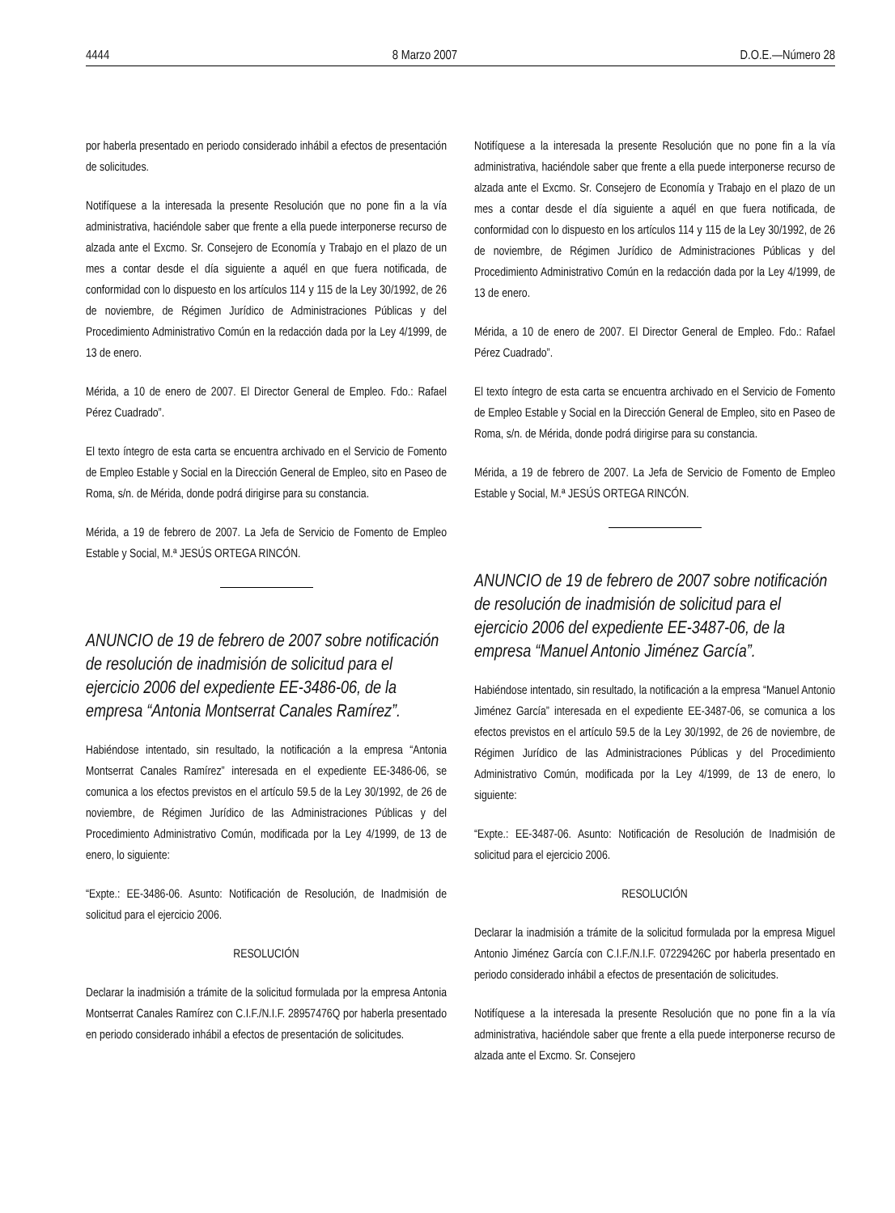4444 8 Marzo 2007 D.O.E.—Número 28
por haberla presentado en periodo considerado inhábil a efectos de presentación de solicitudes.
Notifíquese a la interesada la presente Resolución que no pone fin a la vía administrativa, haciéndole saber que frente a ella puede interponerse recurso de alzada ante el Excmo. Sr. Consejero de Economía y Trabajo en el plazo de un mes a contar desde el día siguiente a aquél en que fuera notificada, de conformidad con lo dispuesto en los artículos 114 y 115 de la Ley 30/1992, de 26 de noviembre, de Régimen Jurídico de Administraciones Públicas y del Procedimiento Administrativo Común en la redacción dada por la Ley 4/1999, de 13 de enero.
Mérida, a 10 de enero de 2007. El Director General de Empleo. Fdo.: Rafael Pérez Cuadrado”.
El texto íntegro de esta carta se encuentra archivado en el Servicio de Fomento de Empleo Estable y Social en la Dirección General de Empleo, sito en Paseo de Roma, s/n. de Mérida, donde podrá dirigirse para su constancia.
Mérida, a 19 de febrero de 2007. La Jefa de Servicio de Fomento de Empleo Estable y Social, M.ª JESÚS ORTEGA RINCÓN.
ANUNCIO de 19 de febrero de 2007 sobre notificación de resolución de inadmisión de solicitud para el ejercicio 2006 del expediente EE-3486-06, de la empresa “Antonia Montserrat Canales Ramírez”.
Habiéndose intentado, sin resultado, la notificación a la empresa “Antonia Montserrat Canales Ramírez” interesada en el expediente EE-3486-06, se comunica a los efectos previstos en el artículo 59.5 de la Ley 30/1992, de 26 de noviembre, de Régimen Jurídico de las Administraciones Públicas y del Procedimiento Administrativo Común, modificada por la Ley 4/1999, de 13 de enero, lo siguiente:
“Expte.: EE-3486-06. Asunto: Notificación de Resolución, de Inadmisión de solicitud para el ejercicio 2006.
RESOLUCIÓN
Declarar la inadmisión a trámite de la solicitud formulada por la empresa Antonia Montserrat Canales Ramírez con C.I.F./N.I.F. 28957476Q por haberla presentado en periodo considerado inhábil a efectos de presentación de solicitudes.
Notifíquese a la interesada la presente Resolución que no pone fin a la vía administrativa, haciéndole saber que frente a ella puede interponerse recurso de alzada ante el Excmo. Sr. Consejero de Economía y Trabajo en el plazo de un mes a contar desde el día siguiente a aquél en que fuera notificada, de conformidad con lo dispuesto en los artículos 114 y 115 de la Ley 30/1992, de 26 de noviembre, de Régimen Jurídico de Administraciones Públicas y del Procedimiento Administrativo Común en la redacción dada por la Ley 4/1999, de 13 de enero.
Mérida, a 10 de enero de 2007. El Director General de Empleo. Fdo.: Rafael Pérez Cuadrado”.
El texto íntegro de esta carta se encuentra archivado en el Servicio de Fomento de Empleo Estable y Social en la Dirección General de Empleo, sito en Paseo de Roma, s/n. de Mérida, donde podrá dirigirse para su constancia.
Mérida, a 19 de febrero de 2007. La Jefa de Servicio de Fomento de Empleo Estable y Social, M.ª JESÚS ORTEGA RINCÓN.
ANUNCIO de 19 de febrero de 2007 sobre notificación de resolución de inadmisión de solicitud para el ejercicio 2006 del expediente EE-3487-06, de la empresa “Manuel Antonio Jiménez García”.
Habiéndose intentado, sin resultado, la notificación a la empresa “Manuel Antonio Jiménez García” interesada en el expediente EE-3487-06, se comunica a los efectos previstos en el artículo 59.5 de la Ley 30/1992, de 26 de noviembre, de Régimen Jurídico de las Administraciones Públicas y del Procedimiento Administrativo Común, modificada por la Ley 4/1999, de 13 de enero, lo siguiente:
“Expte.: EE-3487-06. Asunto: Notificación de Resolución de Inadmisión de solicitud para el ejercicio 2006.
RESOLUCIÓN
Declarar la inadmisión a trámite de la solicitud formulada por la empresa Miguel Antonio Jiménez García con C.I.F./N.I.F. 07229426C por haberla presentado en periodo considerado inhábil a efectos de presentación de solicitudes.
Notifíquese a la interesada la presente Resolución que no pone fin a la vía administrativa, haciéndole saber que frente a ella puede interponerse recurso de alzada ante el Excmo. Sr. Consejero